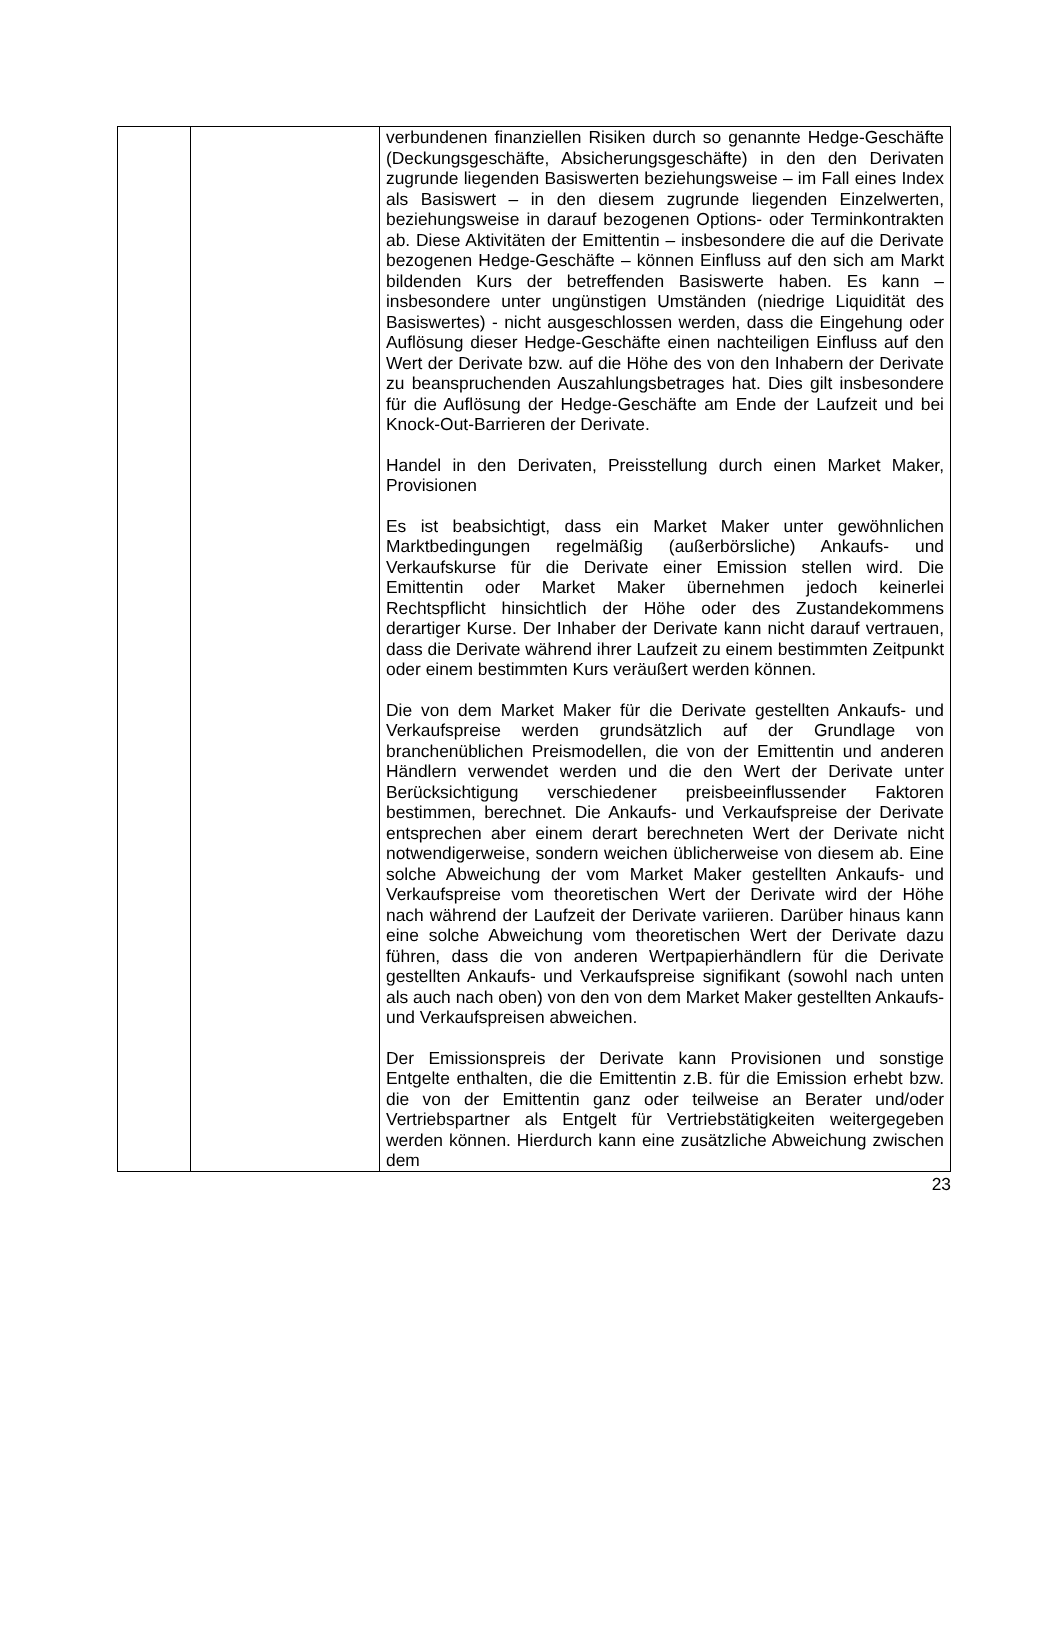| | | verbundenen finanziellen Risiken durch so genannte Hedge-Geschäfte (Deckungsgeschäfte, Absicherungsgeschäfte) in den den Derivaten zugrunde liegenden Basiswerten beziehungsweise – im Fall eines Index als Basiswert – in den diesem zugrunde liegenden Einzelwerten, beziehungsweise in darauf bezogenen Options- oder Terminkontrakten ab. Diese Aktivitäten der Emittentin – insbesondere die auf die Derivate bezogenen Hedge-Geschäfte – können Einfluss auf den sich am Markt bildenden Kurs der betreffenden Basiswerte haben. Es kann – insbesondere unter ungünstigen Umständen (niedrige Liquidität des Basiswertes) - nicht ausgeschlossen werden, dass die Eingehung oder Auflösung dieser Hedge-Geschäfte einen nachteiligen Einfluss auf den Wert der Derivate bzw. auf die Höhe des von den Inhabern der Derivate zu beanspruchenden Auszahlungsbetrages hat. Dies gilt insbesondere für die Auflösung der Hedge-Geschäfte am Ende der Laufzeit und bei Knock-Out-Barrieren der Derivate. Handel in den Derivaten, Preisstellung durch einen Market Maker, Provisionen Es ist beabsichtigt, dass ein Market Maker unter gewöhnlichen Marktbedingungen regelmäßig (außerbörsliche) Ankaufs- und Verkaufskurse für die Derivate einer Emission stellen wird. Die Emittentin oder Market Maker übernehmen jedoch keinerlei Rechtspflicht hinsichtlich der Höhe oder des Zustandekommens derartiger Kurse. Der Inhaber der Derivate kann nicht darauf vertrauen, dass die Derivate während ihrer Laufzeit zu einem bestimmten Zeitpunkt oder einem bestimmten Kurs veräußert werden können. Die von dem Market Maker für die Derivate gestellten Ankaufs- und Verkaufspreise werden grundsätzlich auf der Grundlage von branchenüblichen Preismodellen, die von der Emittentin und anderen Händlern verwendet werden und die den Wert der Derivate unter Berücksichtigung verschiedener preisbeeinflussender Faktoren bestimmen, berechnet. Die Ankaufs- und Verkaufspreise der Derivate entsprechen aber einem derart berechneten Wert der Derivate nicht notwendigerweise, sondern weichen üblicherweise von diesem ab. Eine solche Abweichung der vom Market Maker gestellten Ankaufs- und Verkaufspreise vom theoretischen Wert der Derivate wird der Höhe nach während der Laufzeit der Derivate variieren. Darüber hinaus kann eine solche Abweichung vom theoretischen Wert der Derivate dazu führen, dass die von anderen Wertpapierhändlern für die Derivate gestellten Ankaufs- und Verkaufspreise signifikant (sowohl nach unten als auch nach oben) von den von dem Market Maker gestellten Ankaufs- und Verkaufspreisen abweichen. Der Emissionspreis der Derivate kann Provisionen und sonstige Entgelte enthalten, die die Emittentin z.B. für die Emission erhebt bzw. die von der Emittentin ganz oder teilweise an Berater und/oder Vertriebspartner als Entgelt für Vertriebstätigkeiten weitergegeben werden können. Hierdurch kann eine zusätzliche Abweichung zwischen dem |
23